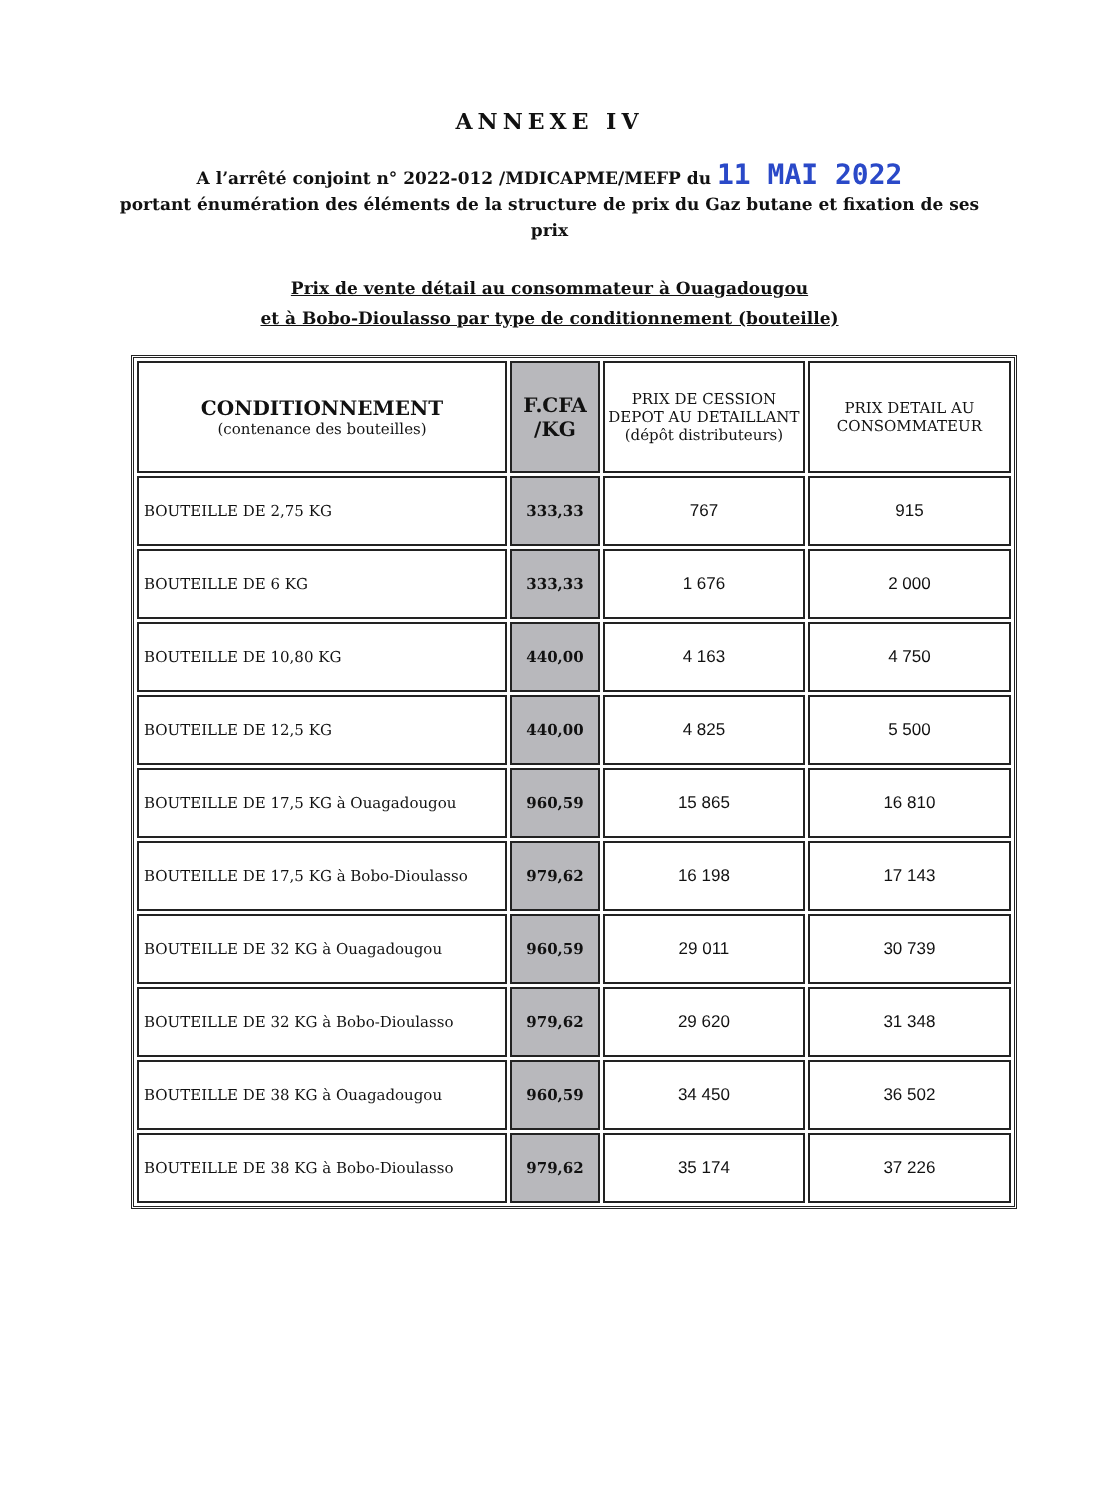ANNEXE IV
A l’arrêté conjoint n° 2022-012 /MDICAPME/MEFP du 11 MAI 2022
portant énumération des éléments de la structure de prix du Gaz butane et fixation de ses prix
Prix de vente détail au consommateur à Ouagadougou
et à Bobo-Dioulasso par type de conditionnement (bouteille)
| CONDITIONNEMENT (contenance des bouteilles) | F.CFA /KG | PRIX DE CESSION DEPOT AU DETAILLANT (dépôt distributeurs) | PRIX DETAIL AU CONSOMMATEUR |
| --- | --- | --- | --- |
| BOUTEILLE DE 2,75 KG | 333,33 | 767 | 915 |
| BOUTEILLE DE 6 KG | 333,33 | 1 676 | 2 000 |
| BOUTEILLE DE 10,80 KG | 440,00 | 4 163 | 4 750 |
| BOUTEILLE DE 12,5 KG | 440,00 | 4 825 | 5 500 |
| BOUTEILLE DE 17,5 KG à Ouagadougou | 960,59 | 15 865 | 16 810 |
| BOUTEILLE DE 17,5 KG à Bobo-Dioulasso | 979,62 | 16 198 | 17 143 |
| BOUTEILLE DE 32 KG à Ouagadougou | 960,59 | 29 011 | 30 739 |
| BOUTEILLE DE 32 KG à Bobo-Dioulasso | 979,62 | 29 620 | 31 348 |
| BOUTEILLE DE 38 KG à Ouagadougou | 960,59 | 34 450 | 36 502 |
| BOUTEILLE DE 38 KG à Bobo-Dioulasso | 979,62 | 35 174 | 37 226 |